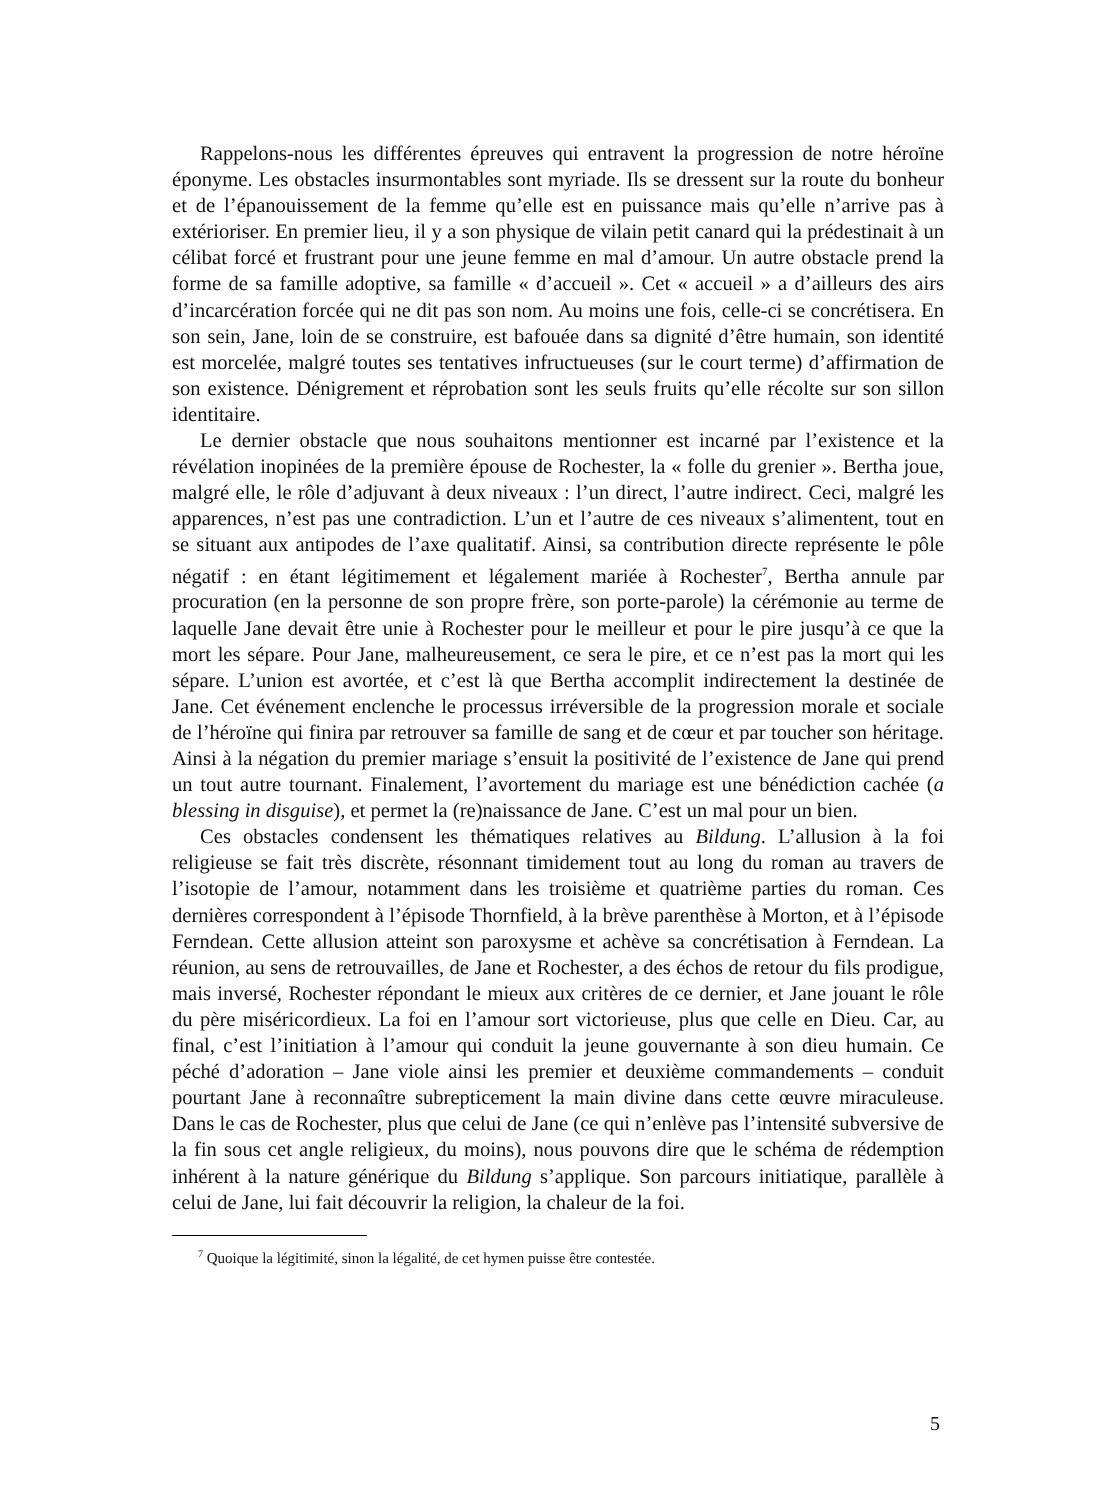Rappelons-nous les différentes épreuves qui entravent la progression de notre héroïne éponyme. Les obstacles insurmontables sont myriade. Ils se dressent sur la route du bonheur et de l’épanouissement de la femme qu’elle est en puissance mais qu’elle n’arrive pas à extérioriser. En premier lieu, il y a son physique de vilain petit canard qui la prédestinait à un célibat forcé et frustrant pour une jeune femme en mal d’amour. Un autre obstacle prend la forme de sa famille adoptive, sa famille « d’accueil ». Cet « accueil » a d’ailleurs des airs d’incarcération forcée qui ne dit pas son nom. Au moins une fois, celle-ci se concrétisera. En son sein, Jane, loin de se construire, est bafouée dans sa dignité d’être humain, son identité est morcelée, malgré toutes ses tentatives infructueuses (sur le court terme) d’affirmation de son existence. Dénigrement et réprobation sont les seuls fruits qu’elle récolte sur son sillon identitaire.
Le dernier obstacle que nous souhaitons mentionner est incarné par l’existence et la révélation inopinées de la première épouse de Rochester, la « folle du grenier ». Bertha joue, malgré elle, le rôle d’adjuvant à deux niveaux : l’un direct, l’autre indirect. Ceci, malgré les apparences, n’est pas une contradiction. L’un et l’autre de ces niveaux s’alimentent, tout en se situant aux antipodes de l’axe qualitatif. Ainsi, sa contribution directe représente le pôle négatif : en étant légitimement et légalement mariée à Rochester<sup>7</sup>, Bertha annule par procuration (en la personne de son propre frère, son porte-parole) la cérémonie au terme de laquelle Jane devait être unie à Rochester pour le meilleur et pour le pire jusqu’à ce que la mort les sépare. Pour Jane, malheureusement, ce sera le pire, et ce n’est pas la mort qui les sépare. L’union est avortée, et c’est là que Bertha accomplit indirectement la destinée de Jane. Cet événement enclenche le processus irréversible de la progression morale et sociale de l’héroïne qui finira par retrouver sa famille de sang et de cœur et par toucher son héritage. Ainsi à la négation du premier mariage s’ensuit la positivité de l’existence de Jane qui prend un tout autre tournant. Finalement, l’avortement du mariage est une bénédiction cachée (a blessing in disguise), et permet la (re)naissance de Jane. C’est un mal pour un bien.
Ces obstacles condensent les thématiques relatives au Bildung. L’allusion à la foi religieuse se fait très discrète, résonnant timidement tout au long du roman au travers de l’isotopie de l’amour, notamment dans les troisième et quatrième parties du roman. Ces dernières correspondent à l’épisode Thornfield, à la brève parenthèse à Morton, et à l’épisode Ferndean. Cette allusion atteint son paroxysme et achève sa concrétisation à Ferndean. La réunion, au sens de retrouvailles, de Jane et Rochester, a des échos de retour du fils prodigue, mais inversé, Rochester répondant le mieux aux critères de ce dernier, et Jane jouant le rôle du père miséricordieux. La foi en l’amour sort victorieuse, plus que celle en Dieu. Car, au final, c’est l’initiation à l’amour qui conduit la jeune gouvernante à son dieu humain. Ce péché d’adoration – Jane viole ainsi les premier et deuxième commandements – conduit pourtant Jane à reconnaître subrepticement la main divine dans cette œuvre miraculeuse. Dans le cas de Rochester, plus que celui de Jane (ce qui n’enlève pas l’intensité subversive de la fin sous cet angle religieux, du moins), nous pouvons dire que le schéma de rédemption inhérent à la nature générique du Bildung s’applique. Son parcours initiatique, parallèle à celui de Jane, lui fait découvrir la religion, la chaleur de la foi.
<sup>7</sup> Quoique la légitimité, sinon la légalité, de cet hymen puisse être contestée.
5